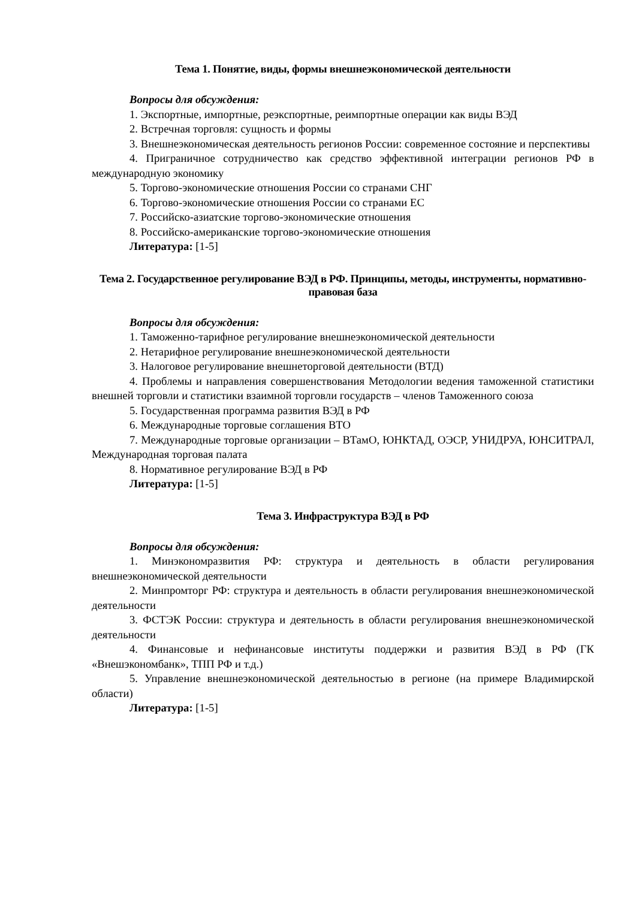Тема 1. Понятие, виды, формы внешнеэкономической деятельности
Вопросы для обсуждения:
1. Экспортные, импортные, реэкспортные, реимпортные операции как виды ВЭД
2. Встречная торговля: сущность и формы
3. Внешнеэкономическая деятельность регионов России: современное состояние и перспективы
4. Приграничное сотрудничество как средство эффективной интеграции регионов РФ в международную экономику
5. Торгово-экономические отношения России со странами СНГ
6. Торгово-экономические отношения России со странами ЕС
7. Российско-азиатские торгово-экономические отношения
8. Российско-американские торгово-экономические отношения
Литература: [1-5]
Тема 2. Государственное регулирование ВЭД в РФ. Принципы, методы, инструменты, нормативно-правовая база
Вопросы для обсуждения:
1. Таможенно-тарифное регулирование внешнеэкономической деятельности
2. Нетарифное регулирование внешнеэкономической деятельности
3. Налоговое регулирование внешнеторговой деятельности (ВТД)
4. Проблемы и направления совершенствования Методологии ведения таможенной статистики внешней торговли и статистики взаимной торговли государств – членов Таможенного союза
5. Государственная программа развития ВЭД в РФ
6. Международные торговые соглашения ВТО
7. Международные торговые организации – ВТамО, ЮНКТАД, ОЭСР, УНИДРУА, ЮНСИТРАЛ, Международная торговая палата
8. Нормативное регулирование ВЭД в РФ
Литература: [1-5]
Тема 3. Инфраструктура ВЭД в РФ
Вопросы для обсуждения:
1. Минэкономразвития РФ: структура и деятельность в области регулирования внешнеэкономической деятельности
2. Минпромторг РФ: структура и деятельность в области регулирования внешнеэкономической деятельности
3. ФСТЭК России: структура и деятельность в области регулирования внешнеэкономической деятельности
4. Финансовые и нефинансовые институты поддержки и развития ВЭД в РФ (ГК «Внешэкономбанк», ТПП РФ и т.д.)
5. Управление внешнеэкономической деятельностью в регионе (на примере Владимирской области)
Литература: [1-5]